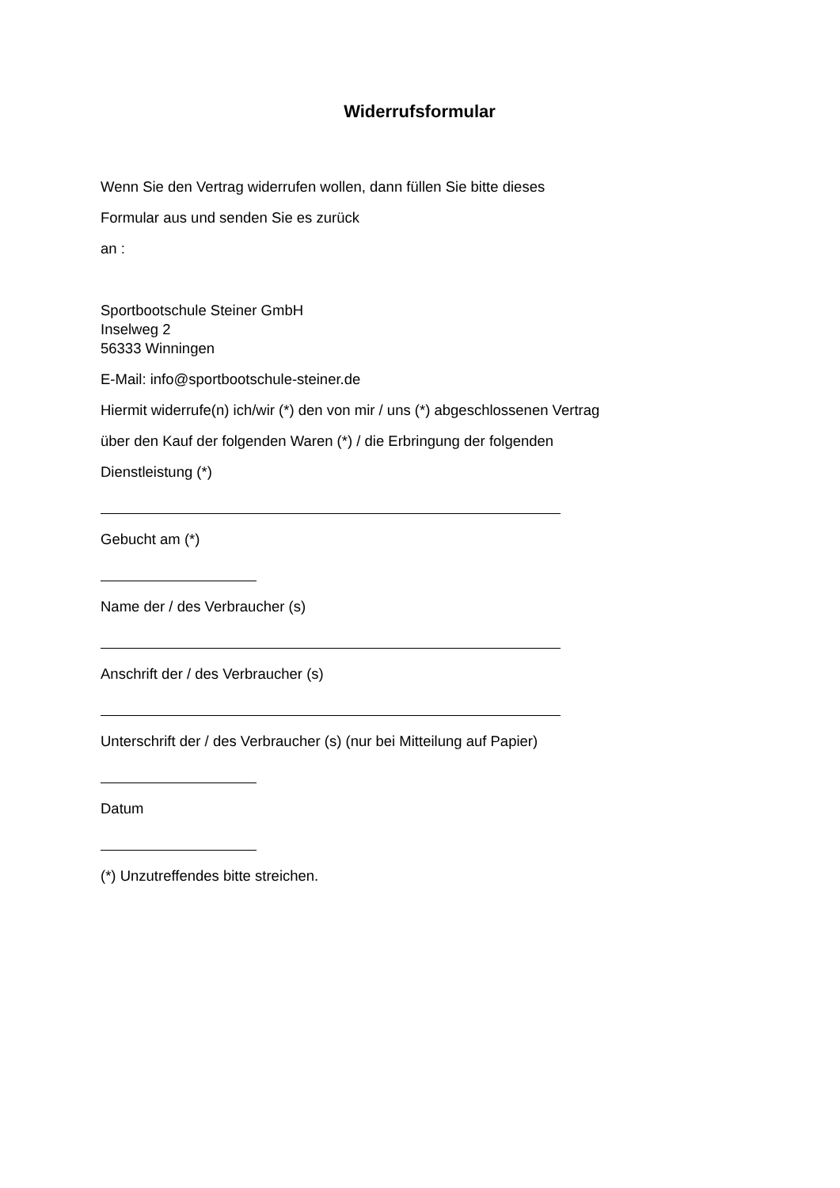Widerrufsformular
Wenn Sie den Vertrag widerrufen wollen, dann füllen Sie bitte dieses
Formular aus und senden Sie es zurück
an :
Sportbootschule Steiner GmbH
Inselweg 2
56333 Winningen
E-Mail: info@sportbootschule-steiner.de
Hiermit widerrufe(n) ich/wir (*) den von mir / uns (*) abgeschlossenen Vertrag
über den Kauf der folgenden Waren (*) / die Erbringung der folgenden
Dienstleistung (*)
Gebucht am (*)
Name der / des Verbraucher (s)
Anschrift der / des Verbraucher (s)
Unterschrift der / des Verbraucher (s) (nur bei Mitteilung auf Papier)
Datum
(*) Unzutreffendes bitte streichen.